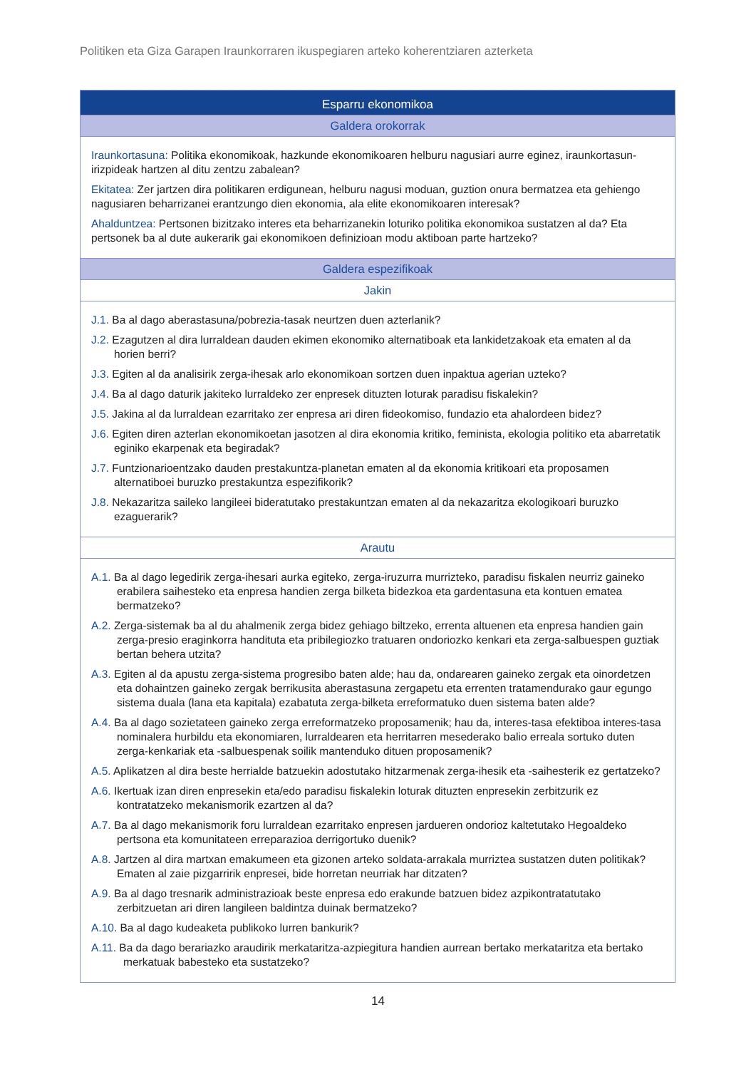Politiken eta Giza Garapen Iraunkorraren ikuspegiaren arteko koherentziaren azterketa
| Esparru ekonomikoa |
| --- |
| Galdera orokorrak |
| Iraunkortasuna: Politika ekonomikoak, hazkunde ekonomikoaren helburu nagusiari aurre eginez, iraunkortasun-irizpideak hartzen al ditu zentzu zabalean? Ekitatea: Zer jartzen dira politikaren erdigunean, helburu nagusi moduan, guztion onura bermatzea eta gehiengo nagusiaren beharrizanei erantzungo dien ekonomia, ala elite ekonomikoaren interesak? Ahalduntzea: Pertsonen bizitzako interes eta beharrizanekin loturiko politika ekonomikoa sustatzen al da? Eta pertsonek ba al dute aukerarik gai ekonomikoen definizioan modu aktiboan parte hartzeko? |
| Galdera espezifikoak |
| Jakin |
| J.1. Ba al dago aberastasuna/pobrezia-tasak neurtzen duen azterlanik? J.2. Ezagutzen al dira lurraldean dauden ekimen ekonomiko alternatiboak eta lankidetzakoak eta ematen al da horien berri? J.3. Egiten al da analisirik zerga-ihesak arlo ekonomikoan sortzen duen inpaktua agerian uzteko? J.4. Ba al dago daturik jakiteko lurraldeko zer enpresek dituzten loturak paradisu fiskalekin? J.5. Jakina al da lurraldean ezarritako zer enpresa ari diren fideokomiso, fundazio eta ahalordeen bidez? J.6. Egiten diren azterlan ekonomikoetan jasotzen al dira ekonomia kritiko, feminista, ekologia politiko eta abarretatik eginiko ekarpenak eta begiradak? J.7. Funtzionarioentzako dauden prestakuntza-planetan ematen al da ekonomia kritikoari eta proposamen alternatiboei buruzko prestakuntza espezifikorik? J.8. Nekazaritza saileko langileei bideratutako prestakuntzan ematen al da nekazaritza ekologikoari buruzko ezaguerarik? |
| Arautu |
| A.1. Ba al dago legedirik zerga-ihesari aurka egiteko, zerga-iruzurra murrizteko, paradisu fiskalen neurriz gaineko erabilera saihesteko eta enpresa handien zerga bilketa bidezkoa eta gardentasuna eta kontuen ematea bermatzeko? A.2. Zerga-sistemak ba al du ahalmenik zerga bidez gehiago biltzeko, errenta altuenen eta enpresa handien gain zerga-presio eraginkorra handituta eta pribilegiozko tratuaren ondoriozko kenkari eta zerga-salbuespen guztiak bertan behera utzita? A.3. Egiten al da apustu zerga-sistema progresibo baten alde; hau da, ondarearen gaineko zergak eta oinordetzen eta dohaintzen gaineko zergak berrikusita aberastasuna zergapetu eta errenten tratamendurako gaur egungo sistema duala (lana eta kapitala) ezabatuta zerga-bilketa erreformatuko duen sistema baten alde? A.4. Ba al dago sozietateen gaineko zerga erreformatzeko proposamenik; hau da, interes-tasa efektiboa interes-tasa nominalera hurbildu eta ekonomiaren, lurraldearen eta herritarren mesederako balio erreala sortuko duten zerga-kenkariak eta -salbuespenak soilik mantenduko dituen proposamenik? A.5. Aplikatzen al dira beste herrialde batzuekin adostutako hitzarmenak zerga-ihesik eta -saihesterik ez gertatzeko? A.6. Ikertuak izan diren enpresekin eta/edo paradisu fiskalekin loturak dituzten enpresekin zerbitzurik ez kontratatzeko mekanismorik ezartzen al da? A.7. Ba al dago mekanismorik foru lurraldean ezarritako enpresen jardueren ondorioz kaltetutako Hegoaldeko pertsona eta komunitateen erreparazioa derrigortuko duenik? A.8. Jartzen al dira martxan emakumeen eta gizonen arteko soldata-arrakala murriztea sustatzen duten politikak? Ematen al zaie pizgarririk enpresei, bide horretan neurriak har ditzaten? A.9. Ba al dago tresnarik administrazioak beste enpresa edo erakunde batzuen bidez azpikontratatutako zerbitzuetan ari diren langileen baldintza duinak bermatzeko? A.10. Ba al dago kudeaketa publikoko lurren bankurik? A.11. Ba da dago berariazko araudirik merkataritza-azpiegitura handien aurrean bertako merkataritza eta bertako merkatuak babesteko eta sustatzeko? |
14